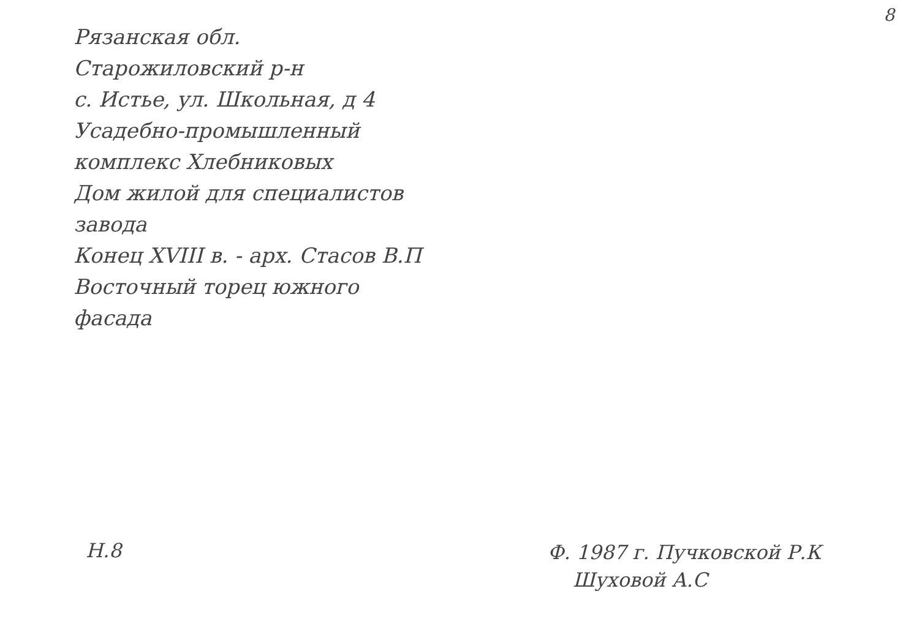8
Рязанская обл.
Старожиловский р-н
с. Истье, ул. Школьная, д 4
Усадебно-промышленный
комплекс Хлебниковых
Дом жилой для специалистов
завода
Конец XVIII в. - арх. Стасов В.П
Восточный торец южного
фасада
Н.8
Ф. 1987 г. Пучковской Р.К
Шуховой А.С